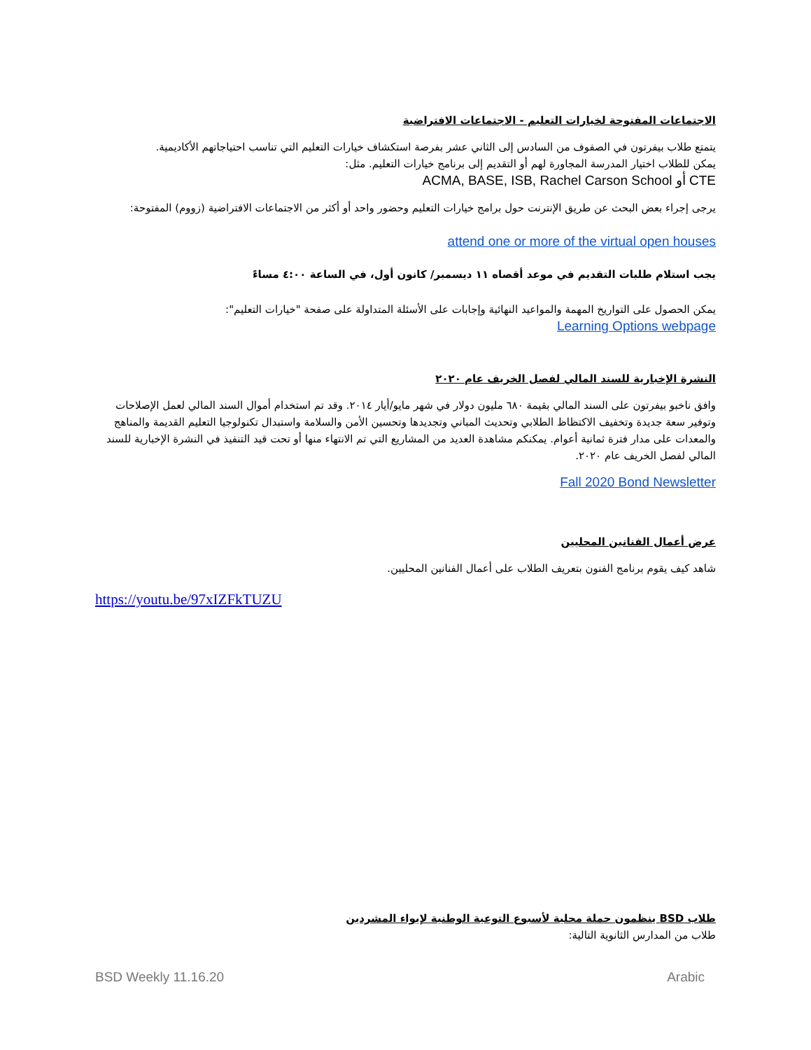الاجتماعات المفتوحة لخيارات التعليم - الاجتماعات الافتراضية
يتمتع طلاب بيفرتون في الصفوف من السادس إلى الثاني عشر بفرصة استكشاف خيارات التعليم التي تناسب احتياجاتهم الأكاديمية.
يمكن للطلاب اختيار المدرسة المجاورة لهم أو التقديم إلى برنامج خيارات التعليم. مثل:
CTE أو ACMA, BASE, ISB, Rachel Carson School
يرجى إجراء بعض البحث عن طريق الإنترنت حول برامج خيارات التعليم وحضور واحد أو أكثر من الاجتماعات الافتراضية (زووم) المفتوحة:
attend one or more of the virtual open houses
يجب استلام طلبات التقديم في موعد أقصاه ١١ ديسمبر/ كانون أول، في الساعة ٤:٠٠ مساءً
يمكن الحصول على التواريخ المهمة والمواعيد النهائية وإجابات على الأسئلة المتداولة على صفحة "خيارات التعليم":
Learning Options webpage
النشرة الإخبارية للسند المالي لفصل الخريف عام ٢٠٢٠
وافق ناخبو بيفرتون على السند المالي بقيمة ٦٨٠ مليون دولار في شهر مايو/أيار ٢٠١٤. وقد تم استخدام أموال السند المالي لعمل الإصلاحات وتوفير سعة جديدة وتخفيف الاكتظاظ الطلابي وتحديث المباني وتجديدها وتحسين الأمن والسلامة واستبدال تكنولوجيا التعليم القديمة والمناهج والمعدات على مدار فترة ثمانية أعوام. يمكنكم مشاهدة العديد من المشاريع التي تم الانتهاء منها أو تحت قيد التنفيذ في النشرة الإخبارية للسند المالي لفصل الخريف عام ٢٠٢٠.
Fall 2020 Bond Newsletter
عرض أعمال الفنانين المحليين
شاهد كيف يقوم برنامج الفنون بتعريف الطلاب على أعمال الفنانين المحليين.
https://youtu.be/97xIZFkTUZU
طلاب BSD ينظمون حملة محلية لأسبوع التوعية الوطنية لإيواء المشردين
طلاب من المدارس الثانوية التالية:
BSD Weekly 11.16.20 Arabic